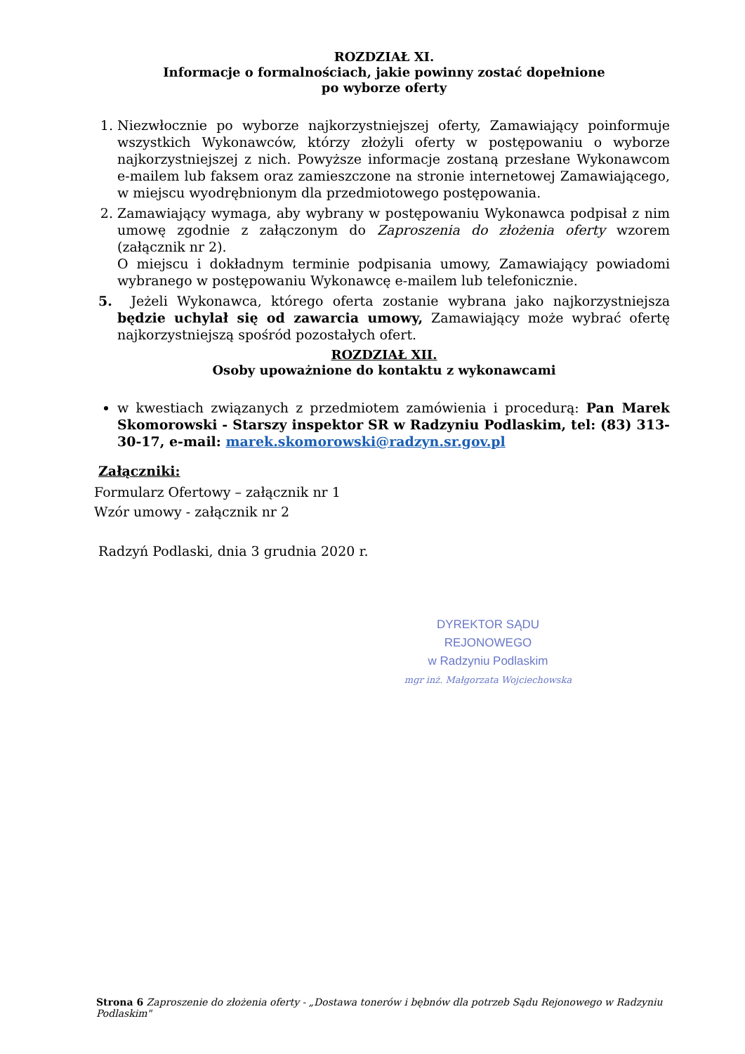ROZDZIAŁ XI.
Informacje o formalnościach, jakie powinny zostać dopełnione
po wyborze oferty
1. Niezwłocznie po wyborze najkorzystniejszej oferty, Zamawiający poinformuje wszystkich Wykonawców, którzy złożyli oferty w postępowaniu o wyborze najkorzystniejszej z nich. Powyższe informacje zostaną przesłane Wykonawcom e-mailem lub faksem oraz zamieszczone na stronie internetowej Zamawiającego, w miejscu wyodrębnionym dla przedmiotowego postępowania.
2. Zamawiający wymaga, aby wybrany w postępowaniu Wykonawca podpisał z nim umowę zgodnie z załączonym do Zaproszenia do złożenia oferty wzorem (załącznik nr 2).
O miejscu i dokładnym terminie podpisania umowy, Zamawiający powiadomi wybranego w postępowaniu Wykonawcę e-mailem lub telefonicznie.
5. Jeżeli Wykonawca, którego oferta zostanie wybrana jako najkorzystniejsza będzie uchylał się od zawarcia umowy, Zamawiający może wybrać ofertę najkorzystniejszą spośród pozostałych ofert.
ROZDZIAŁ XII.
Osoby upoważnione do kontaktu z wykonawcami
w kwestiach związanych z przedmiotem zamówienia i procedurą: Pan Marek Skomorowski - Starszy inspektor SR w Radzyniu Podlaskim, tel: (83) 313-30-17, e-mail: marek.skomorowski@radzyn.sr.gov.pl
Załączniki:
Formularz Ofertowy – załącznik nr 1
Wzór umowy - załącznik nr 2
Radzyń Podlaski, dnia 3 grudnia 2020 r.
DYREKTOR SĄDU REJONOWEGO
w Radzyniu Podlaskim
mgr inż. Małgorzata Wojciechowska
Strona 6 Zaproszenie do złożenia oferty - „Dostawa tonerów i bębnów dla potrzeb Sądu Rejonowego w Radzyniu Podlaskim"